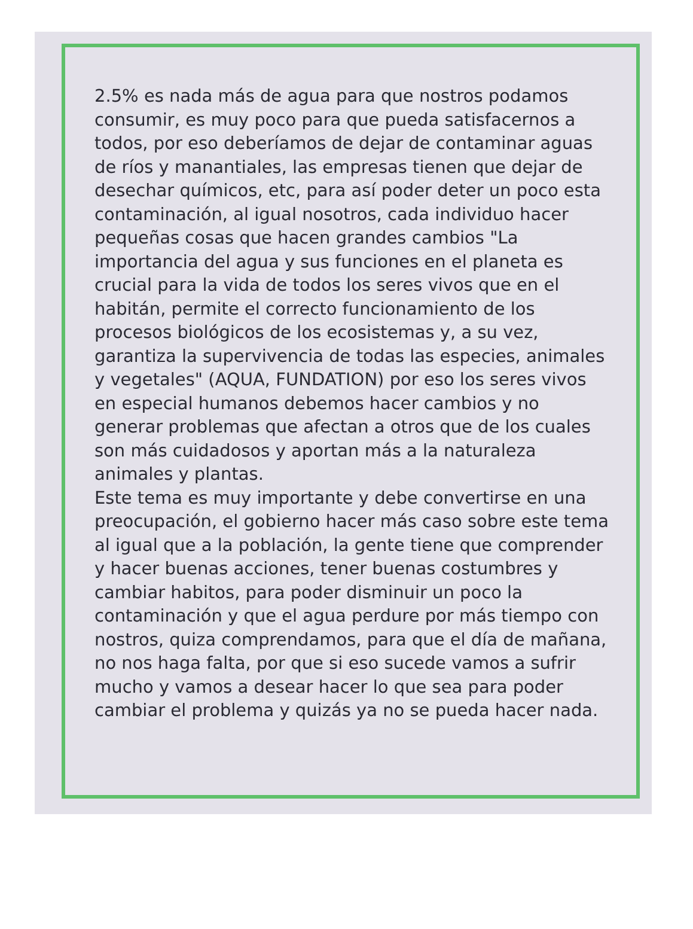2.5% es nada más de agua para que nostros podamos consumir, es muy poco para que pueda satisfacernos a todos, por eso deberíamos de dejar de contaminar aguas de ríos y manantiales, las empresas tienen que dejar de desechar químicos, etc, para así poder deter un poco esta contaminación, al igual nosotros, cada individuo hacer pequeñas cosas que hacen grandes cambios "La importancia del agua y sus funciones en el planeta es crucial para la vida de todos los seres vivos que en el habitán, permite el correcto funcionamiento de los procesos biológicos de los ecosistemas y, a su vez, garantiza la supervivencia de todas las especies, animales y vegetales" (AQUA, FUNDATION) por eso los seres vivos en especial humanos debemos hacer cambios y no generar problemas que afectan a otros que de los cuales son más cuidadosos y aportan más a la naturaleza animales y plantas.
Este tema es muy importante y debe convertirse en una preocupación, el gobierno hacer más caso sobre este tema al igual que a la población, la gente tiene que comprender y hacer buenas acciones, tener buenas costumbres y cambiar habitos, para poder disminuir un poco la contaminación y que el agua perdure por más tiempo con nostros, quiza comprendamos, para que el día de mañana, no nos haga falta, por que si eso sucede vamos a sufrir mucho y vamos a desear hacer lo que sea para poder cambiar el problema y quizás ya no se pueda hacer nada.